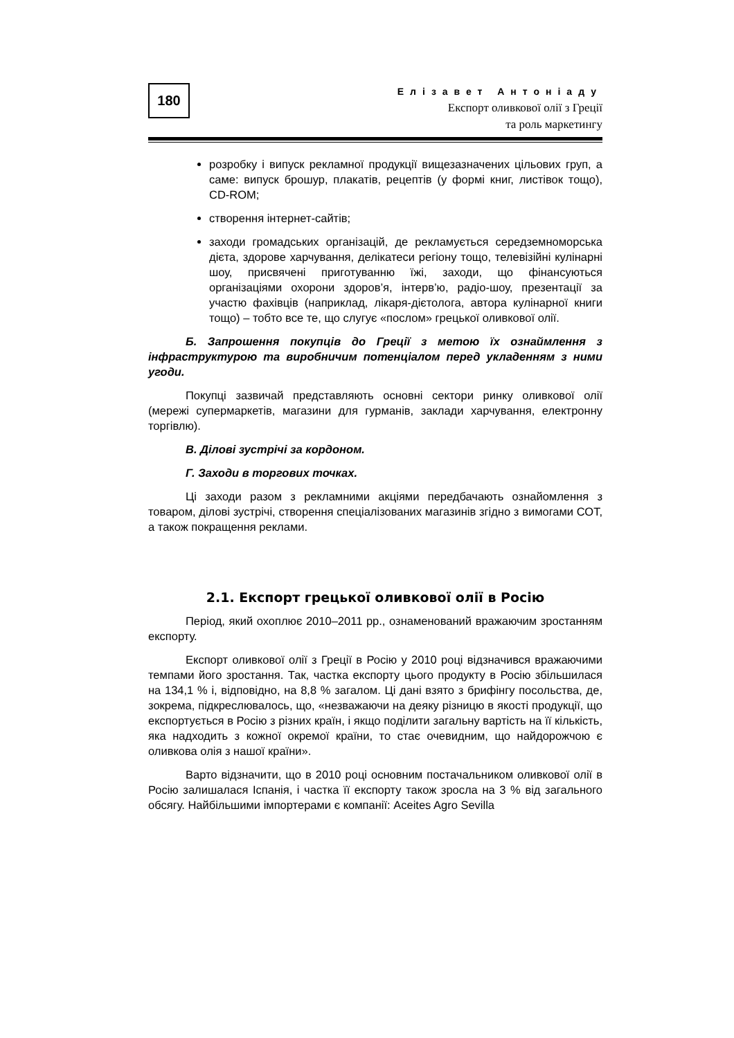180
Елізавет Антоніаду
Експорт оливкової олії з Греції
та роль маркетингу
розробку і випуск рекламної продукції вищезазначених цільових груп, а саме: випуск брошур, плакатів, рецептів (у формі книг, листівок тощо), CD-ROM;
створення інтернет-сайтів;
заходи громадських організацій, де рекламується середземноморська дієта, здорове харчування, делікатеси регіону тощо, телевізійні кулінарні шоу, присвячені приготуванню їжі, заходи, що фінансуються організаціями охорони здоров’я, інтерв’ю, радіо-шоу, презентації за участю фахівців (наприклад, лікаря-дієтолога, автора кулінарної книги тощо) – тобто все те, що слугує «послом» грецької оливкової олії.
Б. Запрошення покупців до Греції з метою їх ознаймлення з інфраструктурою та виробничим потенціалом перед укладенням з ними угоди.
Покупці зазвичай представляють основні сектори ринку оливкової олії (мережі супермаркетів, магазини для гурманів, заклади харчування, електронну торгівлю).
В. Ділові зустрічі за кордоном.
Г. Заходи в торгових точках.
Ці заходи разом з рекламними акціями передбачають ознайомлення з товаром, ділові зустрічі, створення спеціалізованих магазинів згідно з вимогами СОТ, а також покращення реклами.
2.1. Експорт грецької оливкової олії в Росію
Період, який охоплює 2010–2011 рр., ознаменований вражаючим зростанням експорту.
Експорт оливкової олії з Греції в Росію у 2010 році відзначився вражаючими темпами його зростання. Так, частка експорту цього продукту в Росію збільшилася на 134,1 % і, відповідно, на 8,8 % загалом. Ці дані взято з брифінгу посольства, де, зокрема, підкреслювалось, що, «незважаючи на деяку різницю в якості продукції, що експортується в Росію з різних країн, і якщо поділити загальну вартість на її кількість, яка надходить з кожної окремої країни, то стає очевидним, що найдорожчою є оливкова олія з нашої країни».
Варто відзначити, що в 2010 році основним постачальником оливкової олії в Росію залишалася Іспанія, і частка її експорту також зросла на 3 % від загального обсягу. Найбільшими імпортерами є компанії: Aceites Agro Sevilla